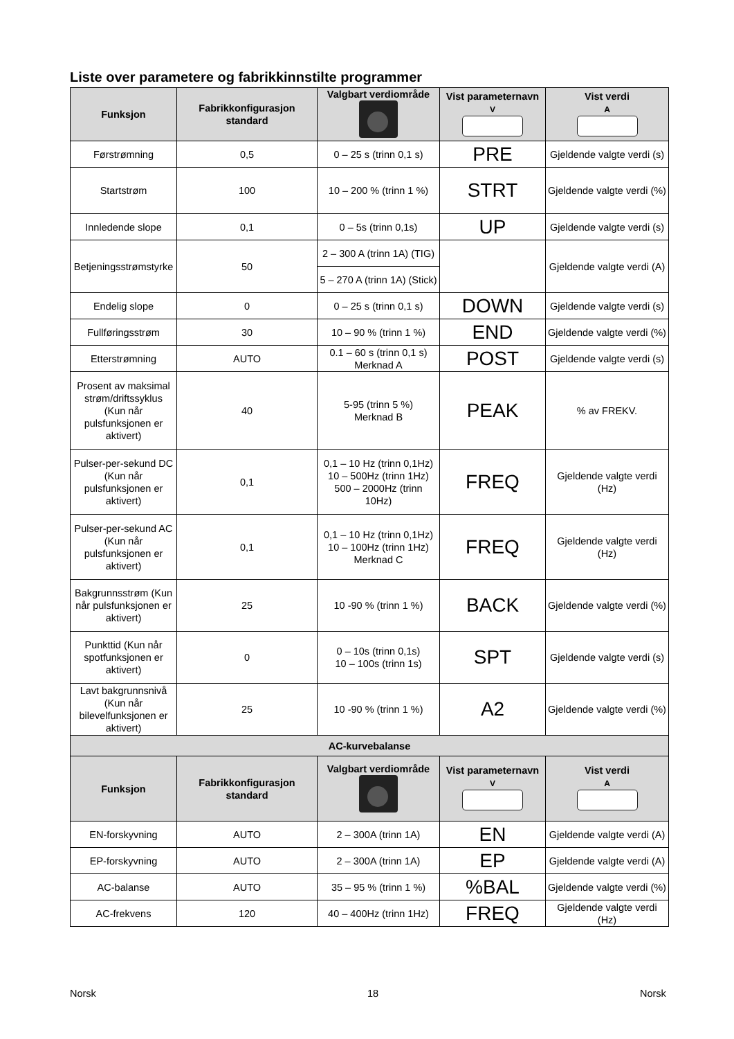Liste over parametere og fabrikkinnstilte programmer
| Funksjon | Fabrikkonfigurasjon standard | Valgbart verdiområde | Vist parameternavn V | Vist verdi A |
| --- | --- | --- | --- | --- |
| Førstrømning | 0,5 | 0 – 25 s (trinn 0,1 s) | PRE | Gjeldende valgte verdi (s) |
| Startstrøm | 100 | 10 – 200 % (trinn 1 %) | STRT | Gjeldende valgte verdi (%) |
| Innledende slope | 0,1 | 0 – 5s (trinn 0,1s) | UP | Gjeldende valgte verdi (s) |
| Betjeningsstrømstyrke | 50 | 2 – 300 A (trinn 1A) (TIG) | | Gjeldende valgte verdi (A) |
| | | 5 – 270 A (trinn 1A) (Stick) | | |
| Endelig slope | 0 | 0 – 25 s (trinn 0,1 s) | DOWN | Gjeldende valgte verdi (s) |
| Fullføringsstrøm | 30 | 10 – 90 % (trinn 1 %) | END | Gjeldende valgte verdi (%) |
| Etterstrømning | AUTO | 0.1 – 60 s (trinn 0,1 s) Merknad A | POST | Gjeldende valgte verdi (s) |
| Prosent av maksimal strøm/driftssyklus (Kun når pulsfunksjonen er aktivert) | 40 | 5-95 (trinn 5 %) Merknad B | PEAK | % av FREKV. |
| Pulser-per-sekund DC (Kun når pulsfunksjonen er aktivert) | 0,1 | 0,1 – 10 Hz (trinn 0,1Hz) 10 – 500Hz (trinn 1Hz) 500 – 2000Hz (trinn 10Hz) | FREQ | Gjeldende valgte verdi (Hz) |
| Pulser-per-sekund AC (Kun når pulsfunksjonen er aktivert) | 0,1 | 0,1 – 10 Hz (trinn 0,1Hz) 10 – 100Hz (trinn 1Hz) Merknad C | FREQ | Gjeldende valgte verdi (Hz) |
| Bakgrunnsstrøm (Kun når pulsfunksjonen er aktivert) | 25 | 10 -90 % (trinn 1 %) | BACK | Gjeldende valgte verdi (%) |
| Punkttid (Kun når spotfunksjonen er aktivert) | 0 | 0 – 10s (trinn 0,1s) 10 – 100s (trinn 1s) | SPT | Gjeldende valgte verdi (s) |
| Lavt bakgrunnsnivå (Kun når bilevelfunksjonen er aktivert) | 25 | 10 -90 % (trinn 1 %) | A2 | Gjeldende valgte verdi (%) |
| AC-kurvebalanse | | | | |
| Funksjon | Fabrikkonfigurasjon standard | Valgbart verdiområde | Vist parameternavn V | Vist verdi A |
| EN-forskyvning | AUTO | 2 – 300A (trinn 1A) | EN | Gjeldende valgte verdi (A) |
| EP-forskyvning | AUTO | 2 – 300A (trinn 1A) | EP | Gjeldende valgte verdi (A) |
| AC-balanse | AUTO | 35 – 95 % (trinn 1 %) | %BAL | Gjeldende valgte verdi (%) |
| AC-frekvens | 120 | 40 – 400Hz (trinn 1Hz) | FREQ | Gjeldende valgte verdi (Hz) |
Norsk 18 Norsk